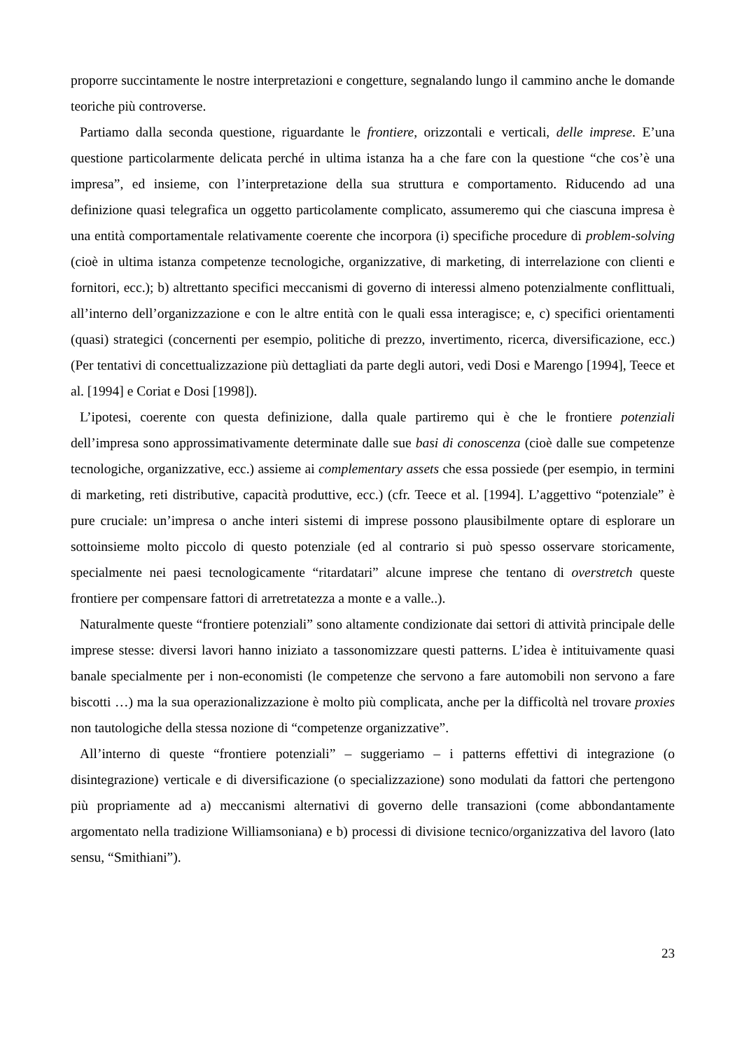proporre succintamente le nostre interpretazioni e congetture, segnalando lungo il cammino anche le domande teoriche più controverse.
Partiamo dalla seconda questione, riguardante le frontiere, orizzontali e verticali, delle imprese. E’una questione particolarmente delicata perché in ultima istanza ha a che fare con la questione “che cos’è una impresa”, ed insieme, con l’interpretazione della sua struttura e comportamento. Riducendo ad una definizione quasi telegrafica un oggetto particolamente complicato, assumeremo qui che ciascuna impresa è una entità comportamentale relativamente coerente che incorpora (i) specifiche procedure di problem-solving (cioè in ultima istanza competenze tecnologiche, organizzative, di marketing, di interrelazione con clienti e fornitori, ecc.); b) altrettanto specifici meccanismi di governo di interessi almeno potenzialmente conflittuali, all’interno dell’organizzazione e con le altre entità con le quali essa interagisce; e, c) specifici orientamenti (quasi) strategici (concernenti per esempio, politiche di prezzo, invertimento, ricerca, diversificazione, ecc.) (Per tentativi di concettualizzazione più dettagliati da parte degli autori, vedi Dosi e Marengo [1994], Teece et al. [1994] e Coriat e Dosi [1998]).
L’ipotesi, coerente con questa definizione, dalla quale partiremo qui è che le frontiere potenziali dell’impresa sono approssimativamente determinate dalle sue basi di conoscenza (cioè dalle sue competenze tecnologiche, organizzative, ecc.) assieme ai complementary assets che essa possiede (per esempio, in termini di marketing, reti distributive, capacità produttive, ecc.) (cfr. Teece et al. [1994]. L’aggettivo “potenziale” è pure cruciale: un’impresa o anche interi sistemi di imprese possono plausibilmente optare di esplorare un sottoinsieme molto piccolo di questo potenziale (ed al contrario si può spesso osservare storicamente, specialmente nei paesi tecnologicamente “ritardatari” alcune imprese che tentano di overstretch queste frontiere per compensare fattori di arretretatezza a monte e a valle..).
Naturalmente queste “frontiere potenziali” sono altamente condizionate dai settori di attività principale delle imprese stesse: diversi lavori hanno iniziato a tassonomizzare questi patterns. L’idea è intituivamente quasi banale specialmente per i non-economisti (le competenze che servono a fare automobili non servono a fare biscotti …) ma la sua operazionalizzazione è molto più complicata, anche per la difficoltà nel trovare proxies non tautologiche della stessa nozione di “competenze organizzative”.
All’interno di queste “frontiere potenziali” – suggeriamo – i patterns effettivi di integrazione (o disintegrazione) verticale e di diversificazione (o specializzazione) sono modulati da fattori che pertengono più propriamente ad a) meccanismi alternativi di governo delle transazioni (come abbondantamente argomentato nella tradizione Williamsoniana) e b) processi di divisione tecnico/organizzativa del lavoro (lato sensu, “Smithiani”).
23